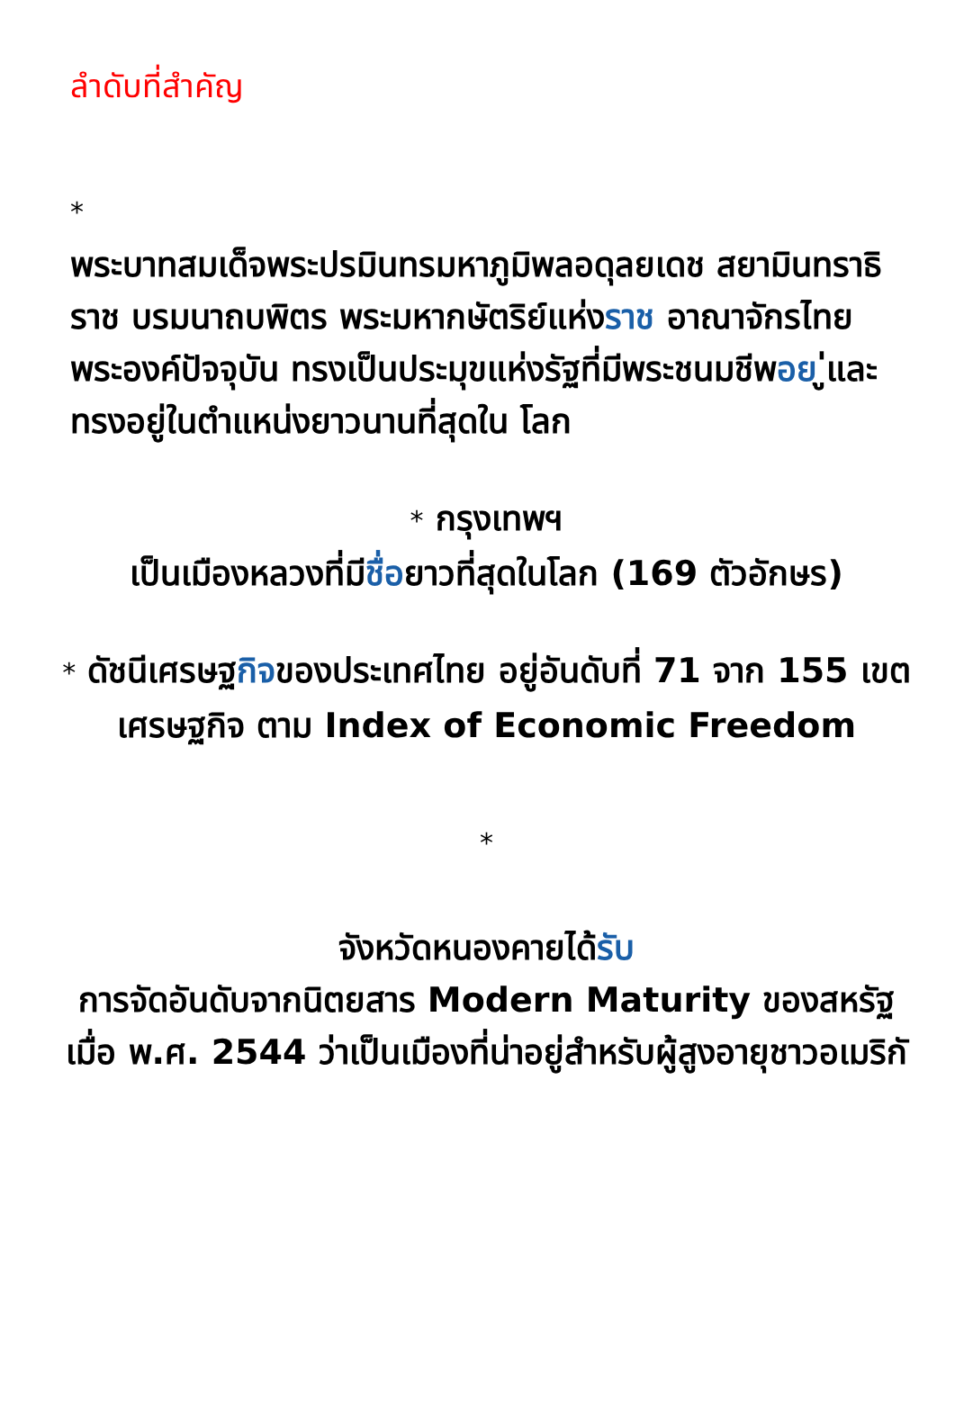ลำดับที่สำคัญ
*
พระบาทสมเด็จพระปรมินทรมหาภูมิพลอดุลยเดช สยามินทราธิราช บรมนาถบพิตร พระมหากษัตริย์แห่งราช อาณาจักรไทยพระองค์ปัจจุบัน ทรงเป็นประมุขแห่งรัฐที่มีพระชนมชีพอย ู่และทรงอยู่ในตำแหน่งยาวนานที่สุดใน โลก
* กรุงเทพฯ
เป็นเมืองหลวงที่มีชื่อยาวที่สุดในโลก (169 ตัวอักษร)
* ดัชนีเศรษฐกิจของประเทศไทย อยู่อันดับที่ 71 จาก 155 เขตเศรษฐกิจ ตาม Index of Economic Freedom
*
จังหวัดหนองคายได้รับ
การจัดอันดับจากนิตยสาร Modern Maturity ของสหรัฐเมื่อ พ.ศ. 2544 ว่าเป็นเมืองที่น่าอยู่สำหรับผู้สูงอายุชาวอเมริกั